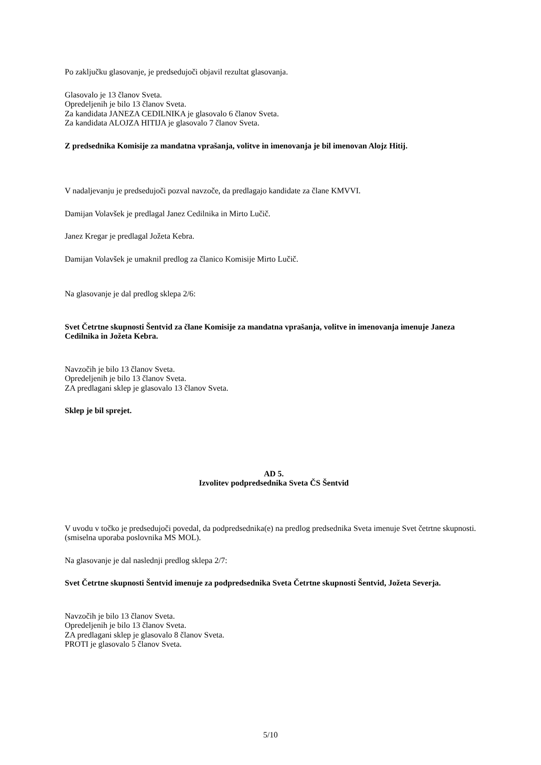Po zaključku glasovanje, je predsedujoči objavil rezultat glasovanja.
Glasovalo je 13 članov Sveta.
Opredeljenih je bilo 13 članov Sveta.
Za kandidata JANEZA CEDILNIKA je glasovalo 6 članov Sveta.
Za kandidata ALOJZA HITIJA je glasovalo 7 članov Sveta.
Z predsednika Komisije za mandatna vprašanja, volitve in imenovanja je bil imenovan Alojz Hitij.
V nadaljevanju je predsedujoči pozval navzoče, da predlagajo kandidate za člane KMVVI.
Damijan Volavšek je predlagal Janez Cedilnika in Mirto Lučič.
Janez Kregar je predlagal Jožeta Kebra.
Damijan Volavšek je umaknil predlog za članico Komisije Mirto Lučič.
Na glasovanje je dal predlog sklepa 2/6:
Svet Četrtne skupnosti Šentvid za člane Komisije za mandatna vprašanja, volitve in imenovanja imenuje Janeza Cedilnika in Jožeta Kebra.
Navzočih je bilo 13 članov Sveta.
Opredeljenih je bilo 13 članov Sveta.
ZA predlagani sklep je glasovalo 13 članov Sveta.
Sklep je bil sprejet.
AD 5.
Izvolitev podpredsednika Sveta ČS Šentvid
V uvodu v točko je predsedujoči povedal, da podpredsednika(e) na predlog predsednika Sveta imenuje Svet četrtne skupnosti. (smiselna uporaba poslovnika MS MOL).
Na glasovanje je dal naslednji predlog sklepa 2/7:
Svet Četrtne skupnosti Šentvid imenuje za podpredsednika Sveta Četrtne skupnosti Šentvid, Jožeta Severja.
Navzočih je bilo 13 članov Sveta.
Opredeljenih je bilo 13 članov Sveta.
ZA predlagani sklep je glasovalo 8 članov Sveta.
PROTI je glasovalo 5 članov Sveta.
5/10